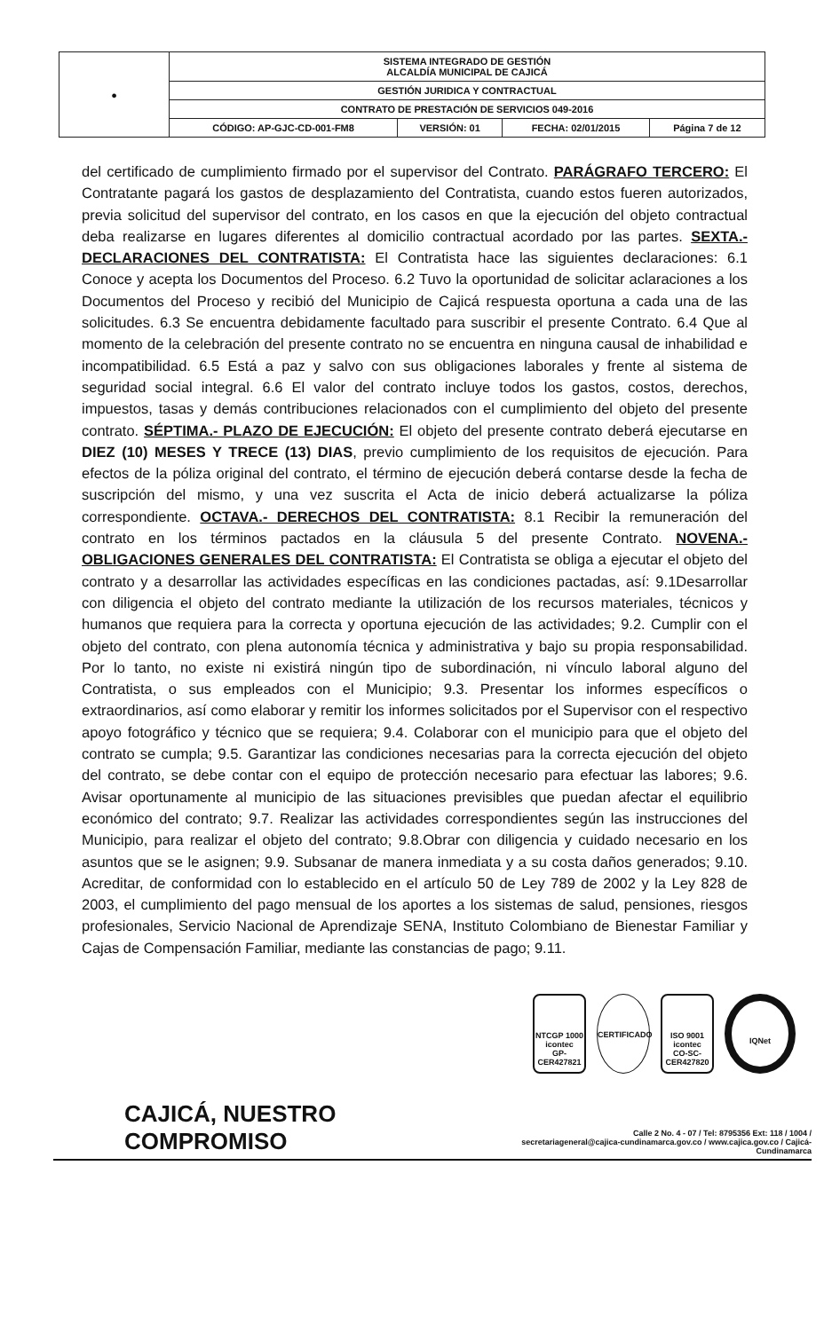| ● | SISTEMA INTEGRADO DE GESTIÓN ALCALDÍA MUNICIPAL DE CAJICÁ | | | |
| | GESTIÓN JURIDICA Y CONTRACTUAL | | | |
| | CONTRATO DE PRESTACIÓN DE SERVICIOS 049-2016 | | | |
| | CÓDIGO: AP-GJC-CD-001-FM8 | VERSIÓN: 01 | FECHA: 02/01/2015 | Página 7 de 12 |
del certificado de cumplimiento firmado por el supervisor del Contrato. PARÁGRAFO TERCERO: El Contratante pagará los gastos de desplazamiento del Contratista, cuando estos fueren autorizados, previa solicitud del supervisor del contrato, en los casos en que la ejecución del objeto contractual deba realizarse en lugares diferentes al domicilio contractual acordado por las partes. SEXTA.- DECLARACIONES DEL CONTRATISTA: El Contratista hace las siguientes declaraciones: 6.1 Conoce y acepta los Documentos del Proceso. 6.2 Tuvo la oportunidad de solicitar aclaraciones a los Documentos del Proceso y recibió del Municipio de Cajicá respuesta oportuna a cada una de las solicitudes. 6.3 Se encuentra debidamente facultado para suscribir el presente Contrato. 6.4 Que al momento de la celebración del presente contrato no se encuentra en ninguna causal de inhabilidad e incompatibilidad. 6.5 Está a paz y salvo con sus obligaciones laborales y frente al sistema de seguridad social integral. 6.6 El valor del contrato incluye todos los gastos, costos, derechos, impuestos, tasas y demás contribuciones relacionados con el cumplimiento del objeto del presente contrato. SÉPTIMA.- PLAZO DE EJECUCIÓN: El objeto del presente contrato deberá ejecutarse en DIEZ (10) MESES Y TRECE (13) DIAS, previo cumplimiento de los requisitos de ejecución. Para efectos de la póliza original del contrato, el término de ejecución deberá contarse desde la fecha de suscripción del mismo, y una vez suscrita el Acta de inicio deberá actualizarse la póliza correspondiente. OCTAVA.- DERECHOS DEL CONTRATISTA: 8.1 Recibir la remuneración del contrato en los términos pactados en la cláusula 5 del presente Contrato. NOVENA.- OBLIGACIONES GENERALES DEL CONTRATISTA: El Contratista se obliga a ejecutar el objeto del contrato y a desarrollar las actividades específicas en las condiciones pactadas, así: 9.1Desarrollar con diligencia el objeto del contrato mediante la utilización de los recursos materiales, técnicos y humanos que requiera para la correcta y oportuna ejecución de las actividades; 9.2. Cumplir con el objeto del contrato, con plena autonomía técnica y administrativa y bajo su propia responsabilidad. Por lo tanto, no existe ni existirá ningún tipo de subordinación, ni vínculo laboral alguno del Contratista, o sus empleados con el Municipio; 9.3. Presentar los informes específicos o extraordinarios, así como elaborar y remitir los informes solicitados por el Supervisor con el respectivo apoyo fotográfico y técnico que se requiera; 9.4. Colaborar con el municipio para que el objeto del contrato se cumpla; 9.5. Garantizar las condiciones necesarias para la correcta ejecución del objeto del contrato, se debe contar con el equipo de protección necesario para efectuar las labores; 9.6. Avisar oportunamente al municipio de las situaciones previsibles que puedan afectar el equilibrio económico del contrato; 9.7. Realizar las actividades correspondientes según las instrucciones del Municipio, para realizar el objeto del contrato; 9.8.Obrar con diligencia y cuidado necesario en los asuntos que se le asignen; 9.9. Subsanar de manera inmediata y a su costa daños generados; 9.10. Acreditar, de conformidad con lo establecido en el artículo 50 de Ley 789 de 2002 y la Ley 828 de 2003, el cumplimiento del pago mensual de los aportes a los sistemas de salud, pensiones, riesgos profesionales, Servicio Nacional de Aprendizaje SENA, Instituto Colombiano de Bienestar Familiar y Cajas de Compensación Familiar, mediante las constancias de pago; 9.11.
NTCGP 1000
icontec
GP-CER427821
CERTIFICADO ISO 9001
icontec
CO-SC-CER427820
IQNet
CAJICÁ, NUESTRO COMPROMISO
Calle 2 No. 4 - 07 / Tel: 8795356 Ext: 118 / 1004 /
secretariageneral@cajica-cundinamarca.gov.co / www.cajica.gov.co / Cajicá- Cundinamarca